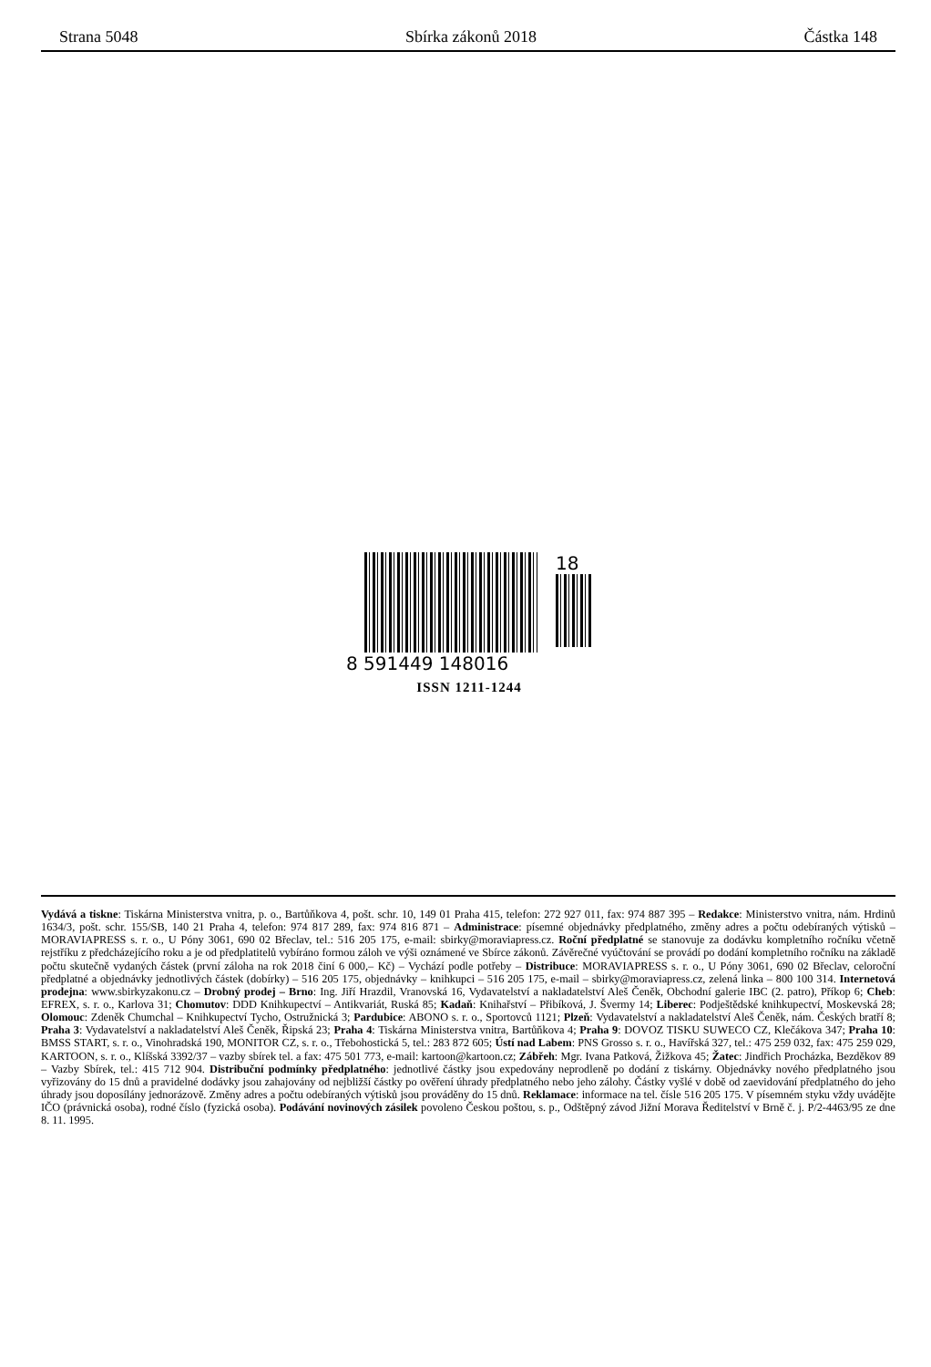Strana 5048 Sbírka zákonů 2018 Částka 148
18
8 591449 148016
ISSN 1211-1244
Vydává a tiskne: Tiskárna Ministerstva vnitra, p. o., Bartůňkova 4, pošt. schr. 10, 149 01 Praha 415, telefon: 272 927 011, fax: 974 887 395 – Redakce: Ministerstvo vnitra, nám. Hrdinů 1634/3, pošt. schr. 155/SB, 140 21 Praha 4, telefon: 974 817 289, fax: 974 816 871 – Administrace: písemné objednávky předplatného, změny adres a počtu odebíraných výtisků – MORAVIAPRESS s. r. o., U Póny 3061, 690 02 Břeclav, tel.: 516 205 175, e-mail: sbirky@moraviapress.cz. Roční předplatné se stanovuje za dodávku kompletního ročníku včetně rejstříku z předcházejícího roku a je od předplatitelů vybíráno formou záloh ve výši oznámené ve Sbírce zákonů. Závěrečné vyúčtování se provádí po dodání kompletního ročníku na základě počtu skutečně vydaných částek (první záloha na rok 2018 činí 6 000,– Kč) – Vychází podle potřeby – Distribuce: MORAVIAPRESS s. r. o., U Póny 3061, 690 02 Břeclav, celoroční předplatné a objednávky jednotlivých částek (dobírky) – 516 205 175, objednávky – knihkupci – 516 205 175, e-mail – sbirky@moraviapress.cz, zelená linka – 800 100 314. Internetová prodejna: www.sbirkyzakonu.cz – Drobný prodej – Brno: Ing. Jiří Hrazdil, Vranovská 16, Vydavatelství a nakladatelství Aleš Čeněk, Obchodní galerie IBC (2. patro), Příkop 6; Cheb: EFREX, s. r. o., Karlova 31; Chomutov: DDD Knihkupectví – Antikvariát, Ruská 85; Kadaň: Knihařství – Přibíková, J. Švermy 14; Liberec: Podještědské knihkupectví, Moskevská 28; Olomouc: Zdeněk Chumchal – Knihkupectví Tycho, Ostružnická 3; Pardubice: ABONO s. r. o., Sportovců 1121; Plzeň: Vydavatelství a nakladatelství Aleš Čeněk, nám. Českých bratří 8; Praha 3: Vydavatelství a nakladatelství Aleš Čeněk, Řipská 23; Praha 4: Tiskárna Ministerstva vnitra, Bartůňkova 4; Praha 9: DOVOZ TISKU SUWECO CZ, Klečákova 347; Praha 10: BMSS START, s. r. o., Vinohradská 190, MONITOR CZ, s. r. o., Třebohostická 5, tel.: 283 872 605; Ústí nad Labem: PNS Grosso s. r. o., Havířská 327, tel.: 475 259 032, fax: 475 259 029, KARTOON, s. r. o., Klíšská 3392/37 – vazby sbírek tel. a fax: 475 501 773, e-mail: kartoon@kartoon.cz; Zábřeh: Mgr. Ivana Patková, Žižkova 45; Žatec: Jindřich Procházka, Bezděkov 89 – Vazby Sbírek, tel.: 415 712 904. Distribuční podmínky předplatného: jednotlivé částky jsou expedovány neprodleně po dodání z tiskárny. Objednávky nového předplatného jsou vyřizovány do 15 dnů a pravidelné dodávky jsou zahajovány od nejbližší částky po ověření úhrady předplatného nebo jeho zálohy. Částky vyšlé v době od zaevidování předplatného do jeho úhrady jsou doposílány jednorázově. Změny adres a počtu odebíraných výtisků jsou prováděny do 15 dnů. Reklamace: informace na tel. čísle 516 205 175. V písemném styku vždy uvádějte IČO (právnická osoba), rodné číslo (fyzická osoba). Podávání novinových zásilek povoleno Českou poštou, s. p., Odštěpný závod Jižní Morava Ředitelství v Brně č. j. P/2-4463/95 ze dne 8. 11. 1995.